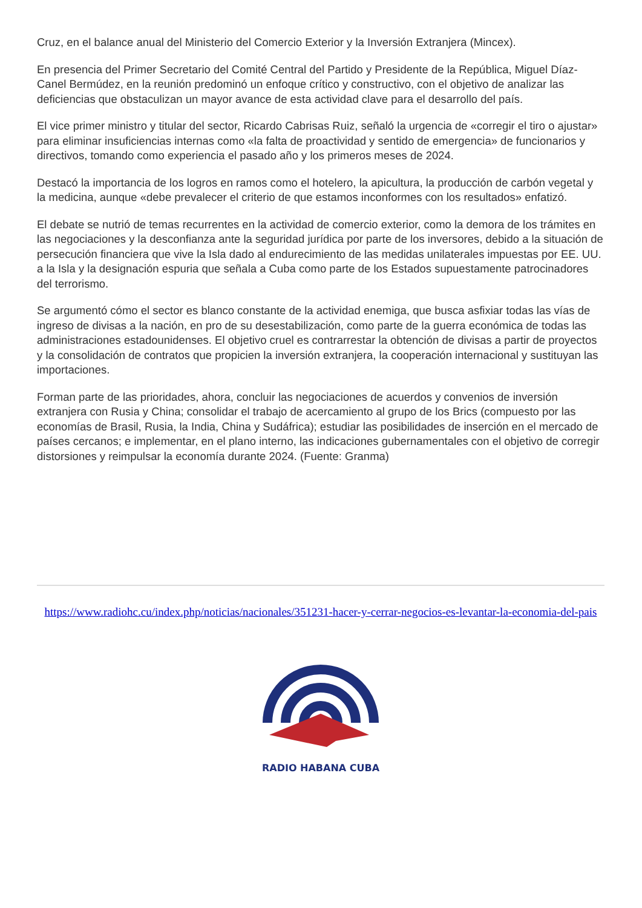Cruz, en el balance anual del Ministerio del Comercio Exterior y la Inversión Extranjera (Mincex).
En presencia del Primer Secretario del Comité Central del Partido y Presidente de la República, Miguel Díaz-Canel Bermúdez, en la reunión predominó un enfoque crítico y constructivo, con el objetivo de analizar las deficiencias que obstaculizan un mayor avance de esta actividad clave para el desarrollo del país.
El vice primer ministro y titular del sector, Ricardo Cabrisas Ruiz, señaló la urgencia de «corregir el tiro o ajustar» para eliminar insuficiencias internas como «la falta de proactividad y sentido de emergencia» de funcionarios y directivos, tomando como experiencia el pasado año y los primeros meses de 2024.
Destacó la importancia de los logros en ramos como el hotelero, la apicultura, la producción de carbón vegetal y la medicina, aunque «debe prevalecer el criterio de que estamos inconformes con los resultados» enfatizó.
El debate se nutrió de temas recurrentes en la actividad de comercio exterior, como la demora de los trámites en las negociaciones y la desconfianza ante la seguridad jurídica por parte de los inversores, debido a la situación de persecución financiera que vive la Isla dado al endurecimiento de las medidas unilaterales impuestas por EE. UU. a la Isla y la designación espuria que señala a Cuba como parte de los Estados supuestamente patrocinadores del terrorismo.
Se argumentó cómo el sector es blanco constante de la actividad enemiga, que busca asfixiar todas las vías de ingreso de divisas a la nación, en pro de su desestabilización, como parte de la guerra económica de todas las administraciones estadounidenses. El objetivo cruel es contrarrestar la obtención de divisas a partir de proyectos y la consolidación de contratos que propicien la inversión extranjera, la cooperación internacional y sustituyan las importaciones.
Forman parte de las prioridades, ahora, concluir las negociaciones de acuerdos y convenios de inversión extranjera con Rusia y China; consolidar el trabajo de acercamiento al grupo de los Brics (compuesto por las economías de Brasil, Rusia, la India, China y Sudáfrica); estudiar las posibilidades de inserción en el mercado de países cercanos; e implementar, en el plano interno, las indicaciones gubernamentales con el objetivo de corregir distorsiones y reimpulsar la economía durante 2024. (Fuente: Granma)
https://www.radiohc.cu/index.php/noticias/nacionales/351231-hacer-y-cerrar-negocios-es-levantar-la-economia-del-pais
RADIO HABANA CUBA